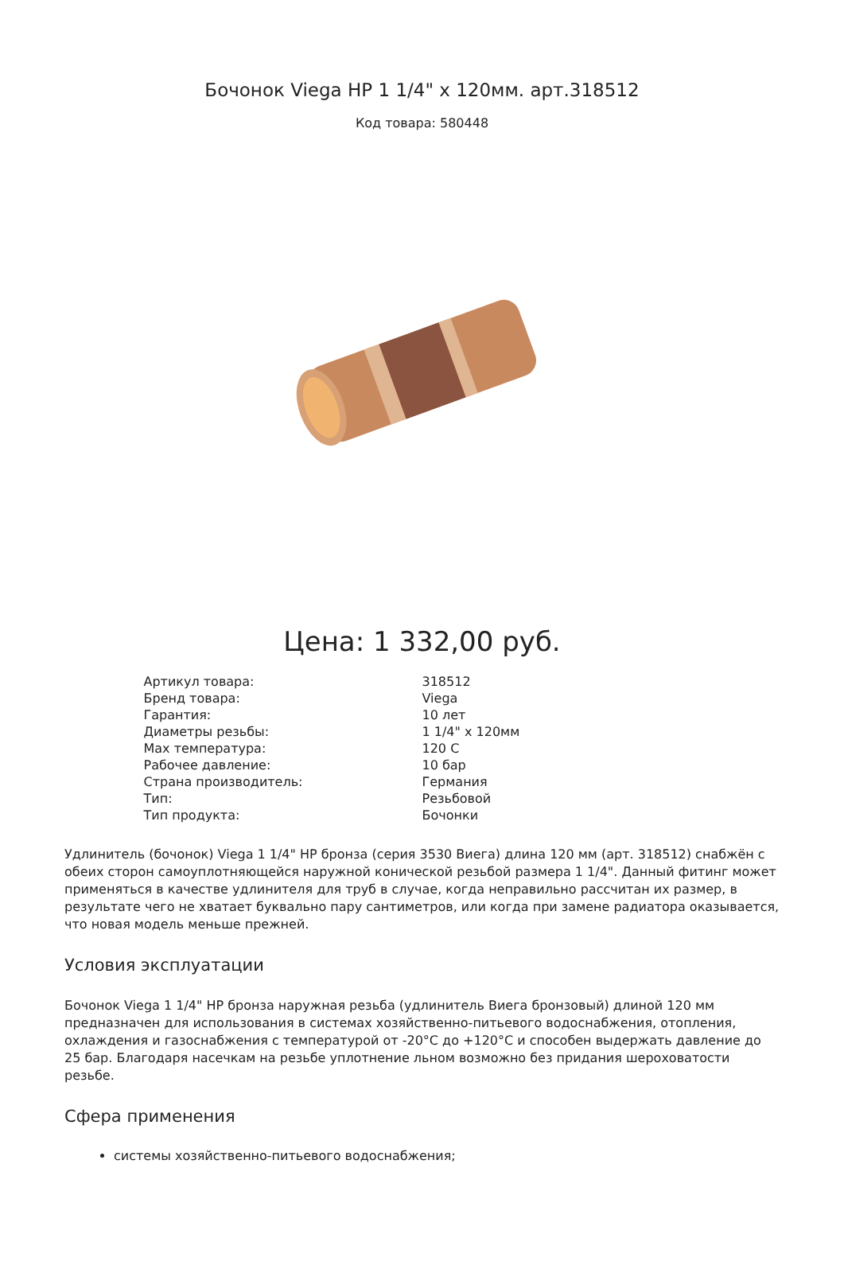Бочонок Viega НР 1 1/4" х 120мм. арт.318512
Код товара: 580448
Цена: 1 332,00 руб.
| Артикул товара: | 318512 |
| Бренд товара: | Viega |
| Гарантия: | 10 лет |
| Диаметры резьбы: | 1 1/4" х 120мм |
| Max температура: | 120 С |
| Рабочее давление: | 10 бар |
| Страна производитель: | Германия |
| Тип: | Резьбовой |
| Тип продукта: | Бочонки |
Удлинитель (бочонок) Viega 1 1/4" НР бронза (серия 3530 Виега) длина 120 мм (арт. 318512) снабжён с обеих сторон самоуплотняющейся наружной конической резьбой размера 1 1/4". Данный фитинг может применяться в качестве удлинителя для труб в случае, когда неправильно рассчитан их размер, в результате чего не хватает буквально пару сантиметров, или когда при замене радиатора оказывается, что новая модель меньше прежней.
Условия эксплуатации
Бочонок Viega 1 1/4" НР бронза наружная резьба (удлинитель Виега бронзовый) длиной 120 мм предназначен для использования в системах хозяйственно-питьевого водоснабжения, отопления, охлаждения и газоснабжения с температурой от -20°С до +120°С и способен выдержать давление до 25 бар. Благодаря насечкам на резьбе уплотнение льном возможно без придания шероховатости резьбе.
Сфера применения
системы хозяйственно-питьевого водоснабжения;